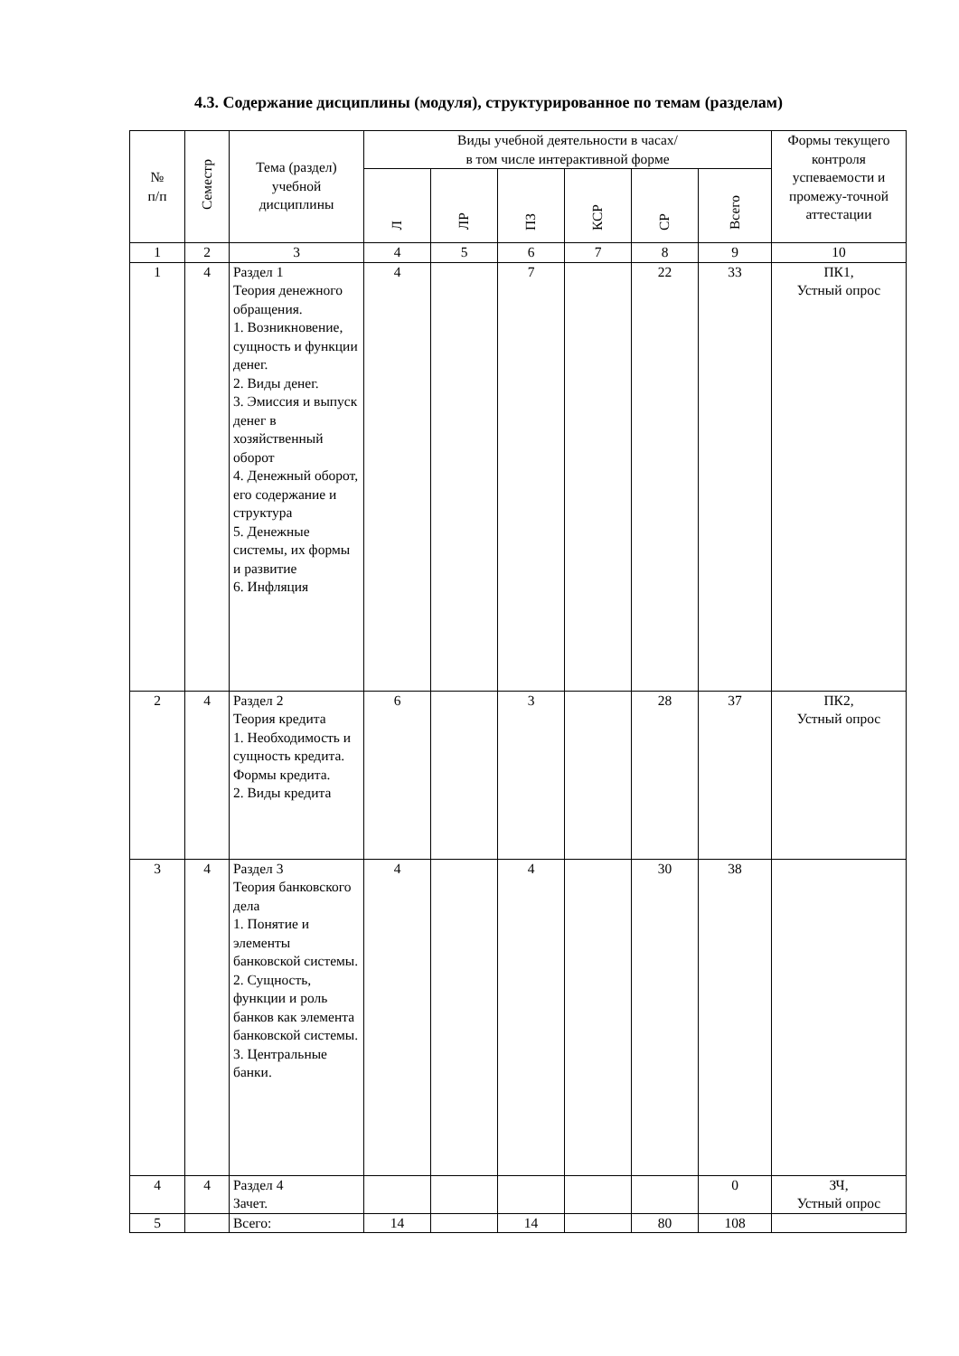4.3. Содержание дисциплины (модуля), структурированное по темам (разделам)
| № п/п | Семестр | Тема (раздел) учебной дисциплины | Виды учебной деятельности в часах/ в том числе интерактивной форме | | | | | | Формы текущего контроля успеваемости и промежу-точной аттестации |
| --- | --- | --- | --- | --- | --- | --- | --- | --- | --- |
| | | | Л | ЛР | ПЗ | КСР | СР | Всего | |
| 1 | 2 | 3 | 4 | 5 | 6 | 7 | 8 | 9 | 10 |
| 1 | 4 | Раздел 1 Теория денежного обращения. 1. Возникновение, сущность и функции денег. 2. Виды денег. 3. Эмиссия и выпуск денег в хозяйственный оборот 4. Денежный оборот, его содержание и структура 5. Денежные системы, их формы и развитие 6. Инфляция | 4 | | 7 | | 22 | 33 | ПК1, Устный опрос |
| 2 | 4 | Раздел 2 Теория кредита 1. Необходимость и сущность кредита. Формы кредита. 2. Виды кредита | 6 | | 3 | | 28 | 37 | ПК2, Устный опрос |
| 3 | 4 | Раздел 3 Теория банковского дела 1. Понятие и элементы банковской системы. 2. Сущность, функции и роль банков как элемента банковской системы. 3. Центральные банки. | 4 | | 4 | | 30 | 38 | |
| 4 | 4 | Раздел 4 Зачет. | | | | | | 0 | ЗЧ, Устный опрос |
| 5 | | Всего: | 14 | | 14 | | 80 | 108 | |